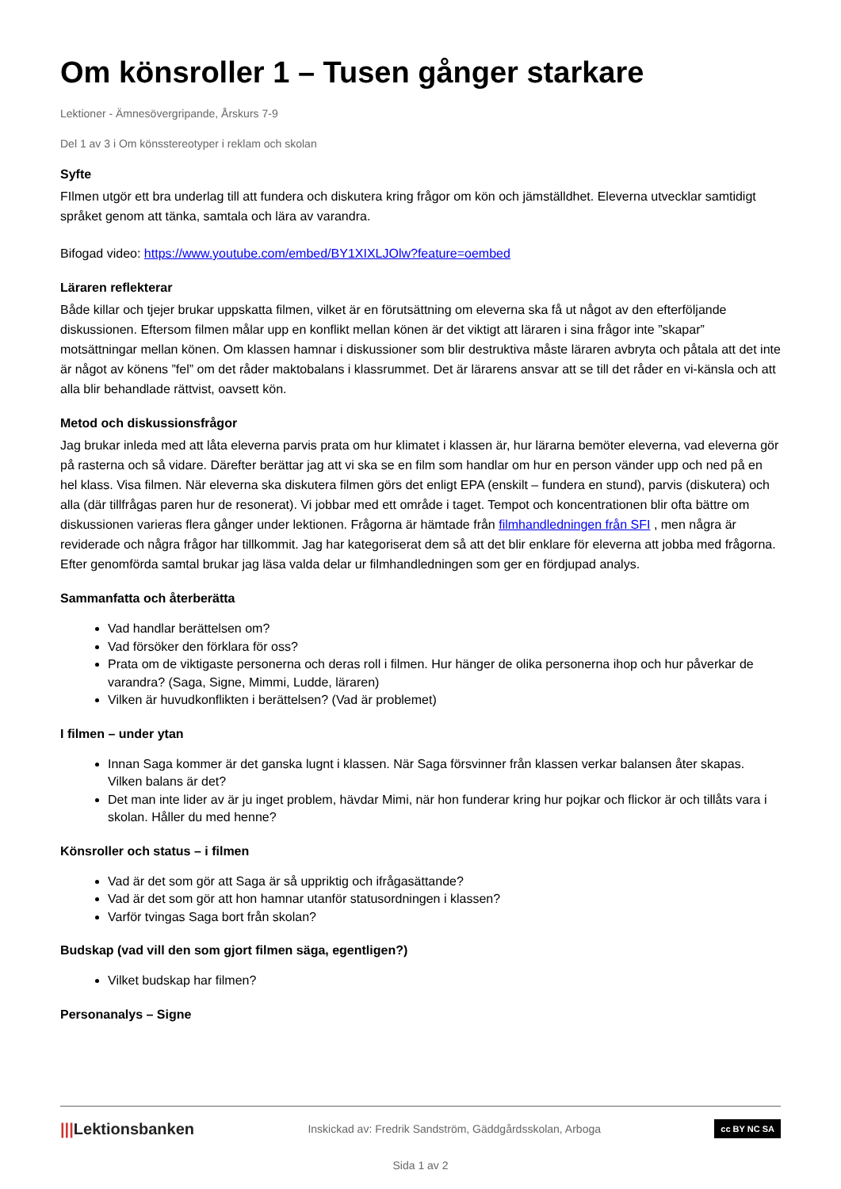Om könsroller 1 – Tusen gånger starkare
Lektioner - Ämnesövergripande, Årskurs 7-9
Del 1 av 3 i Om könsstereotyper i reklam och skolan
Syfte
FIlmen utgör ett bra underlag till att fundera och diskutera kring frågor om kön och jämställdhet. Eleverna utvecklar samtidigt språket genom att tänka, samtala och lära av varandra.
Bifogad video: https://www.youtube.com/embed/BY1XIXLJOlw?feature=oembed
Läraren reflekterar
Både killar och tjejer brukar uppskatta filmen, vilket är en förutsättning om eleverna ska få ut något av den efterföljande diskussionen. Eftersom filmen målar upp en konflikt mellan könen är det viktigt att läraren i sina frågor inte ”skapar” motsättningar mellan könen. Om klassen hamnar i diskussioner som blir destruktiva måste läraren avbryta och påtala att det inte är något av könens ”fel” om det råder maktobalans i klassrummet. Det är lärarens ansvar att se till det råder en vi-känsla och att alla blir behandlade rättvist, oavsett kön.
Metod och diskussionsfrågor
Jag brukar inleda med att låta eleverna parvis prata om hur klimatet i klassen är, hur lärarna bemöter eleverna, vad eleverna gör på rasterna och så vidare. Därefter berättar jag att vi ska se en film som handlar om hur en person vänder upp och ned på en hel klass. Visa filmen. När eleverna ska diskutera filmen görs det enligt EPA (enskilt – fundera en stund), parvis (diskutera) och alla (där tillfrågas paren hur de resonerat). Vi jobbar med ett område i taget. Tempot och koncentrationen blir ofta bättre om diskussionen varieras flera gånger under lektionen. Frågorna är hämtade från filmhandledningen från SFI , men några är reviderade och några frågor har tillkommit. Jag har kategoriserat dem så att det blir enklare för eleverna att jobba med frågorna. Efter genomförda samtal brukar jag läsa valda delar ur filmhandledningen som ger en fördjupad analys.
Sammanfatta och återberätta
Vad handlar berättelsen om?
Vad försöker den förklara för oss?
Prata om de viktigaste personerna och deras roll i filmen. Hur hänger de olika personerna ihop och hur påverkar de varandra? (Saga, Signe, Mimmi, Ludde, läraren)
Vilken är huvudkonflikten i berättelsen? (Vad är problemet)
I filmen – under ytan
Innan Saga kommer är det ganska lugnt i klassen. När Saga försvinner från klassen verkar balansen åter skapas. Vilken balans är det?
Det man inte lider av är ju inget problem, hävdar Mimi, när hon funderar kring hur pojkar och flickor är och tillåts vara i skolan. Håller du med henne?
Könsroller och status – i filmen
Vad är det som gör att Saga är så uppriktig och ifrågasättande?
Vad är det som gör att hon hamnar utanför statusordningen i klassen?
Varför tvingas Saga bort från skolan?
Budskap (vad vill den som gjort filmen säga, egentligen?)
Vilket budskap har filmen?
Personanalys – Signe
|||Lektionsbanken
Inskickad av: Fredrik Sandström, Gäddgårdsskolan, Arboga
cc BY NC SA
Sida 1 av 2